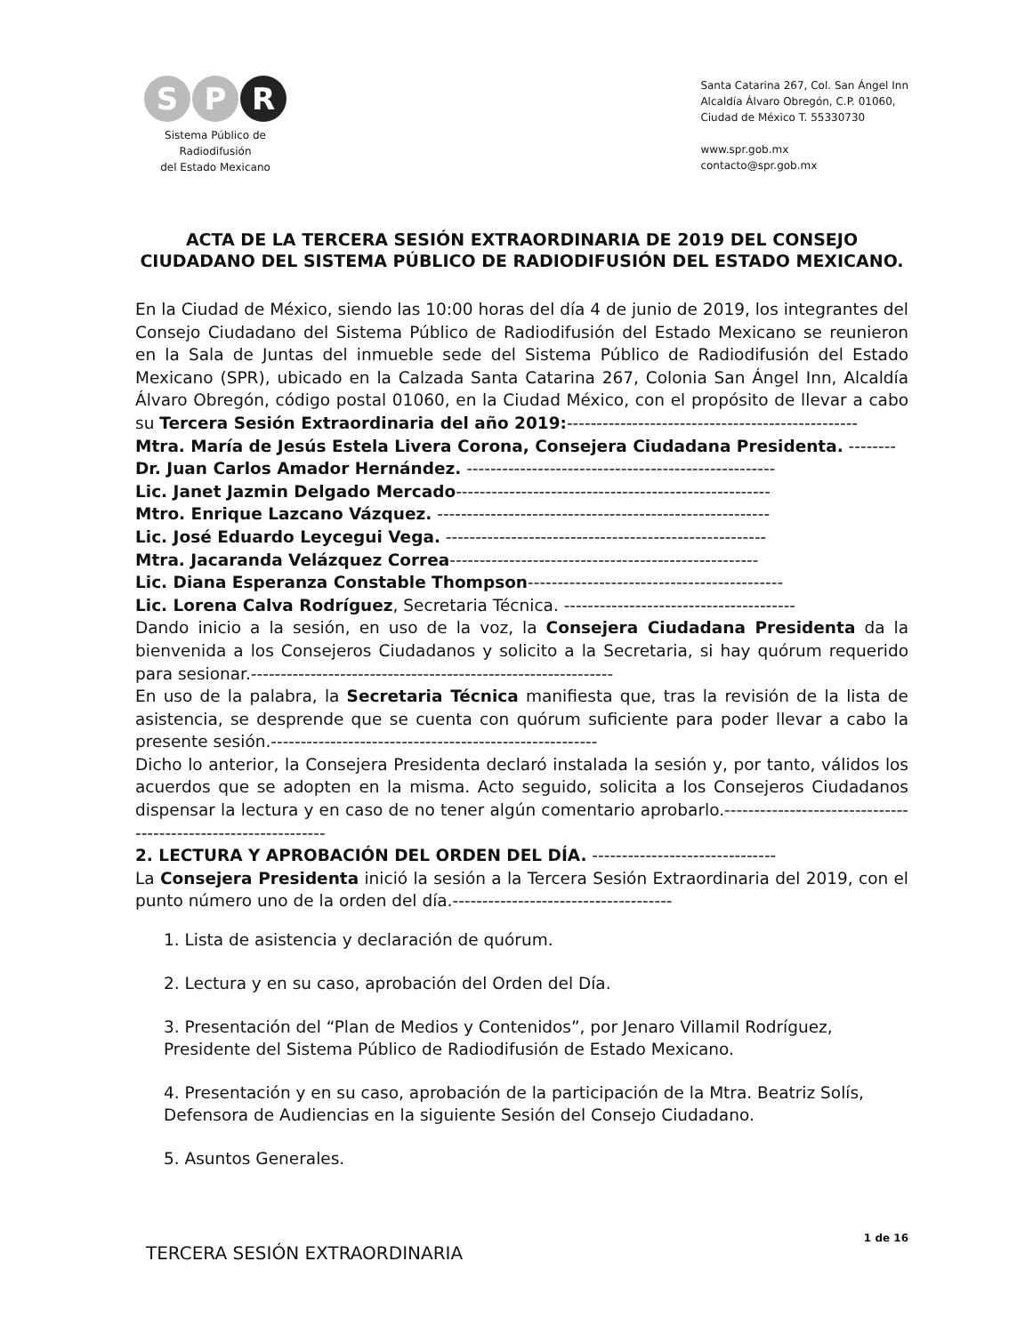S P R
Sistema Público de Radiodifusión
del Estado Mexicano
Santa Catarina 267, Col. San Ángel Inn
Alcaldía Álvaro Obregón, C.P. 01060,
Ciudad de México T. 55330730
www.spr.gob.mx
contacto@spr.gob.mx
ACTA DE LA TERCERA SESIÓN EXTRAORDINARIA DE 2019 DEL CONSEJO CIUDADANO DEL SISTEMA PÚBLICO DE RADIODIFUSIÓN DEL ESTADO MEXICANO.
En la Ciudad de México, siendo las 10:00 horas del día 4 de junio de 2019, los integrantes del Consejo Ciudadano del Sistema Público de Radiodifusión del Estado Mexicano se reunieron en la Sala de Juntas del inmueble sede del Sistema Público de Radiodifusión del Estado Mexicano (SPR), ubicado en la Calzada Santa Catarina 267, Colonia San Ángel Inn, Alcaldía Álvaro Obregón, código postal 01060, en la Ciudad México, con el propósito de llevar a cabo su Tercera Sesión Extraordinaria del año 2019:-------------------------------------------------
Mtra. María de Jesús Estela Livera Corona, Consejera Ciudadana Presidenta. --------
Dr. Juan Carlos Amador Hernández. ----------------------------------------------------
Lic. Janet Jazmin Delgado Mercado-----------------------------------------------------
Mtro. Enrique Lazcano Vázquez. --------------------------------------------------------
Lic. José Eduardo Leycegui Vega. ------------------------------------------------------
Mtra. Jacaranda Velázquez Correa----------------------------------------------------
Lic. Diana Esperanza Constable Thompson-------------------------------------------
Lic. Lorena Calva Rodríguez, Secretaria Técnica. ---------------------------------------
Dando inicio a la sesión, en uso de la voz, la Consejera Ciudadana Presidenta da la bienvenida a los Consejeros Ciudadanos y solicito a la Secretaria, si hay quórum requerido para sesionar.-------------------------------------------------------------
En uso de la palabra, la Secretaria Técnica manifiesta que, tras la revisión de la lista de asistencia, se desprende que se cuenta con quórum suficiente para poder llevar a cabo la presente sesión.-------------------------------------------------------
Dicho lo anterior, la Consejera Presidenta declaró instalada la sesión y, por tanto, válidos los acuerdos que se adopten en la misma. Acto seguido, solicita a los Consejeros Ciudadanos dispensar la lectura y en caso de no tener algún comentario aprobarlo.---------------------------------------------------------------
2. LECTURA Y APROBACIÓN DEL ORDEN DEL DÍA. -------------------------------
La Consejera Presidenta inició la sesión a la Tercera Sesión Extraordinaria del 2019, con el punto número uno de la orden del día.-------------------------------------
1. Lista de asistencia y declaración de quórum.
2. Lectura y en su caso, aprobación del Orden del Día.
3. Presentación del “Plan de Medios y Contenidos”, por Jenaro Villamil Rodríguez, Presidente del Sistema Público de Radiodifusión de Estado Mexicano.
4. Presentación y en su caso, aprobación de la participación de la Mtra. Beatriz Solís, Defensora de Audiencias en la siguiente Sesión del Consejo Ciudadano.
5. Asuntos Generales.
TERCERA SESIÓN EXTRAORDINARIA
1 de 16